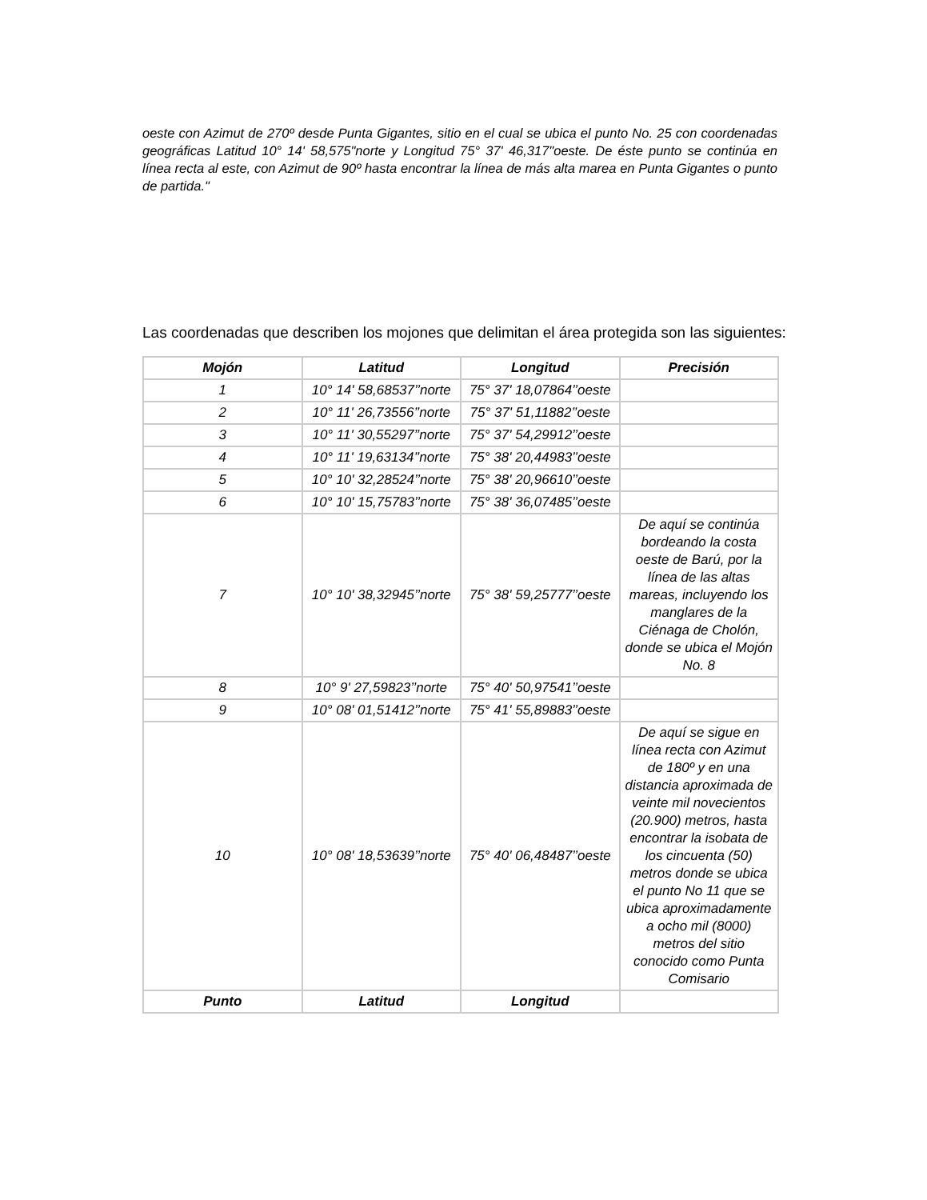oeste con Azimut de 270º desde Punta Gigantes, sitio en el cual se ubica el punto No. 25 con coordenadas geográficas Latitud 10° 14' 58,575"norte y Longitud 75° 37' 46,317"oeste. De éste punto se continúa en línea recta al este, con Azimut de 90º hasta encontrar la línea de más alta marea en Punta Gigantes o punto de partida."
Las coordenadas que describen los mojones que delimitan el área protegida son las siguientes:
| Mojón | Latitud | Longitud | Precisión |
| --- | --- | --- | --- |
| 1 | 10° 14' 58,68537’’norte | 75° 37' 18,07864’’oeste | |
| 2 | 10° 11' 26,73556’’norte | 75° 37' 51,11882’’oeste | |
| 3 | 10° 11' 30,55297’’norte | 75° 37' 54,29912’’oeste | |
| 4 | 10° 11' 19,63134’’norte | 75° 38' 20,44983’’oeste | |
| 5 | 10° 10' 32,28524’’norte | 75° 38' 20,96610’’oeste | |
| 6 | 10° 10' 15,75783’’norte | 75° 38' 36,07485’’oeste | |
| 7 | 10° 10' 38,32945’’norte | 75° 38' 59,25777’’oeste | De aquí se continúa bordeando la costa oeste de Barú, por la línea de las altas mareas, incluyendo los manglares de la Ciénaga de Cholón, donde se ubica el Mojón No. 8 |
| 8 | 10° 9' 27,59823’’norte | 75° 40' 50,97541’’oeste | |
| 9 | 10° 08' 01,51412’’norte | 75° 41' 55,89883’’oeste | |
| 10 | 10° 08' 18,53639’’norte | 75° 40' 06,48487’’oeste | De aquí se sigue en línea recta con Azimut de 180º y en una distancia aproximada de veinte mil novecientos (20.900) metros, hasta encontrar la isobata de los cincuenta (50) metros donde se ubica el punto No 11 que se ubica aproximadamente a ocho mil (8000) metros del sitio conocido como Punta Comisario |
| Punto | Latitud | Longitud | |